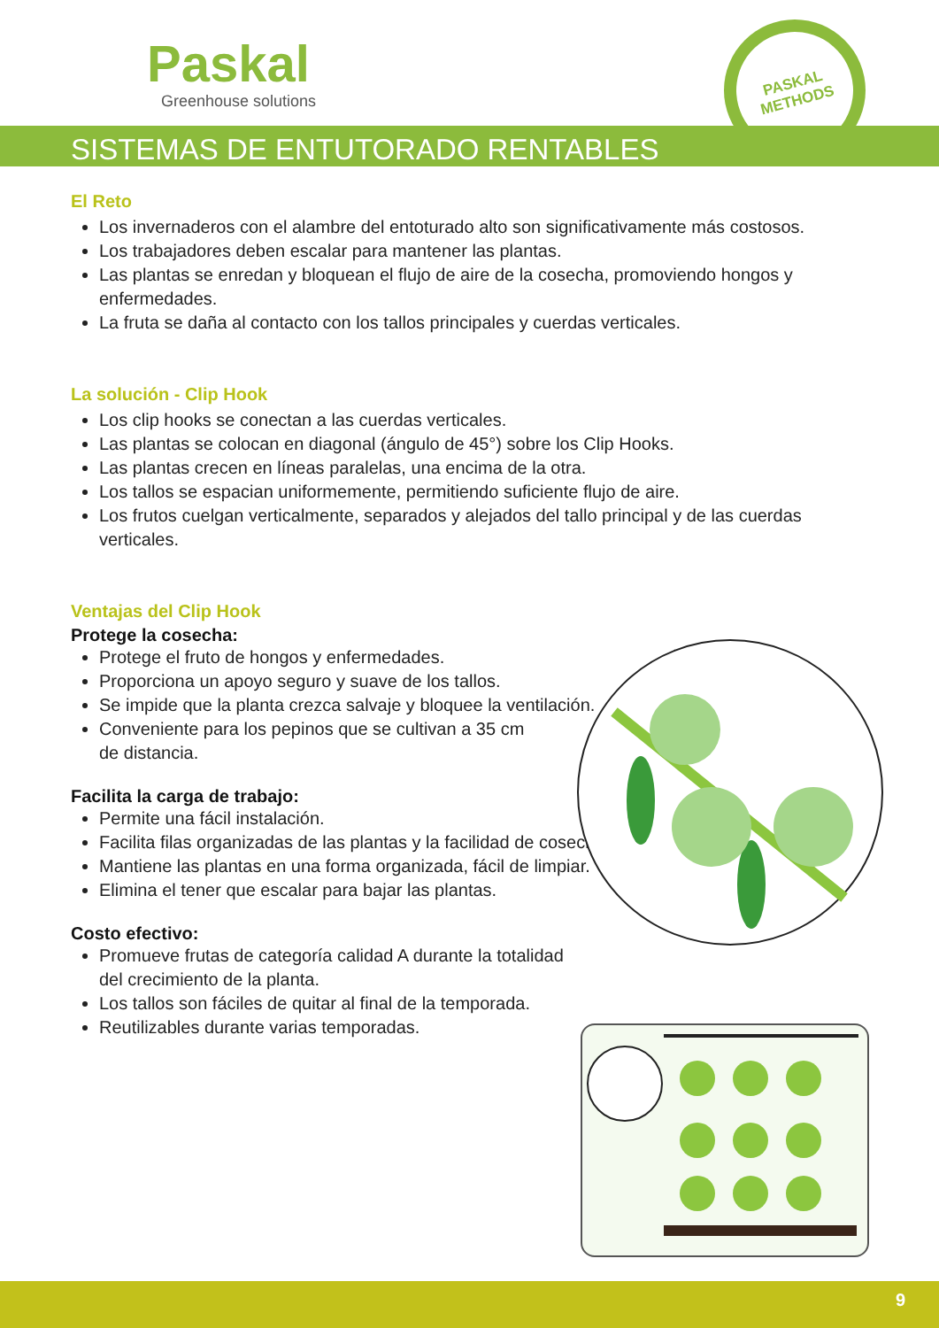Paskal
Greenhouse solutions
PASKAL
METHODS
SISTEMAS DE ENTUTORADO RENTABLES
El Reto
Los invernaderos con el alambre del entoturado alto son significativamente más costosos.
Los trabajadores deben escalar para mantener las plantas.
Las plantas se enredan y bloquean el flujo de aire de la cosecha, promoviendo hongos y enfermedades.
La fruta se daña al contacto con los tallos principales y cuerdas verticales.
La solución - Clip Hook
Los clip hooks se conectan a las cuerdas verticales.
Las plantas se colocan en diagonal (ángulo de 45°) sobre los Clip Hooks.
Las plantas crecen en líneas paralelas, una encima de la otra.
Los tallos se espacian uniformemente, permitiendo suficiente flujo de aire.
Los frutos cuelgan verticalmente, separados y alejados del tallo principal y de las cuerdas verticales.
Ventajas del Clip Hook
Protege la cosecha:
Protege el fruto de hongos y enfermedades.
Proporciona un apoyo seguro y suave de los tallos.
Se impide que la planta crezca salvaje y bloquee la ventilación.
Conveniente para los pepinos que se cultivan a 35 cm
de distancia.
Facilita la carga de trabajo:
Permite una fácil instalación.
Facilita filas organizadas de las plantas y la facilidad de cosecha.
Mantiene las plantas en una forma organizada, fácil de limpiar.
Elimina el tener que escalar para bajar las plantas.
Costo efectivo:
Promueve frutas de categoría calidad A durante la totalidad
del crecimiento de la planta.
Los tallos son fáciles de quitar al final de la temporada.
Reutilizables durante varias temporadas.
9